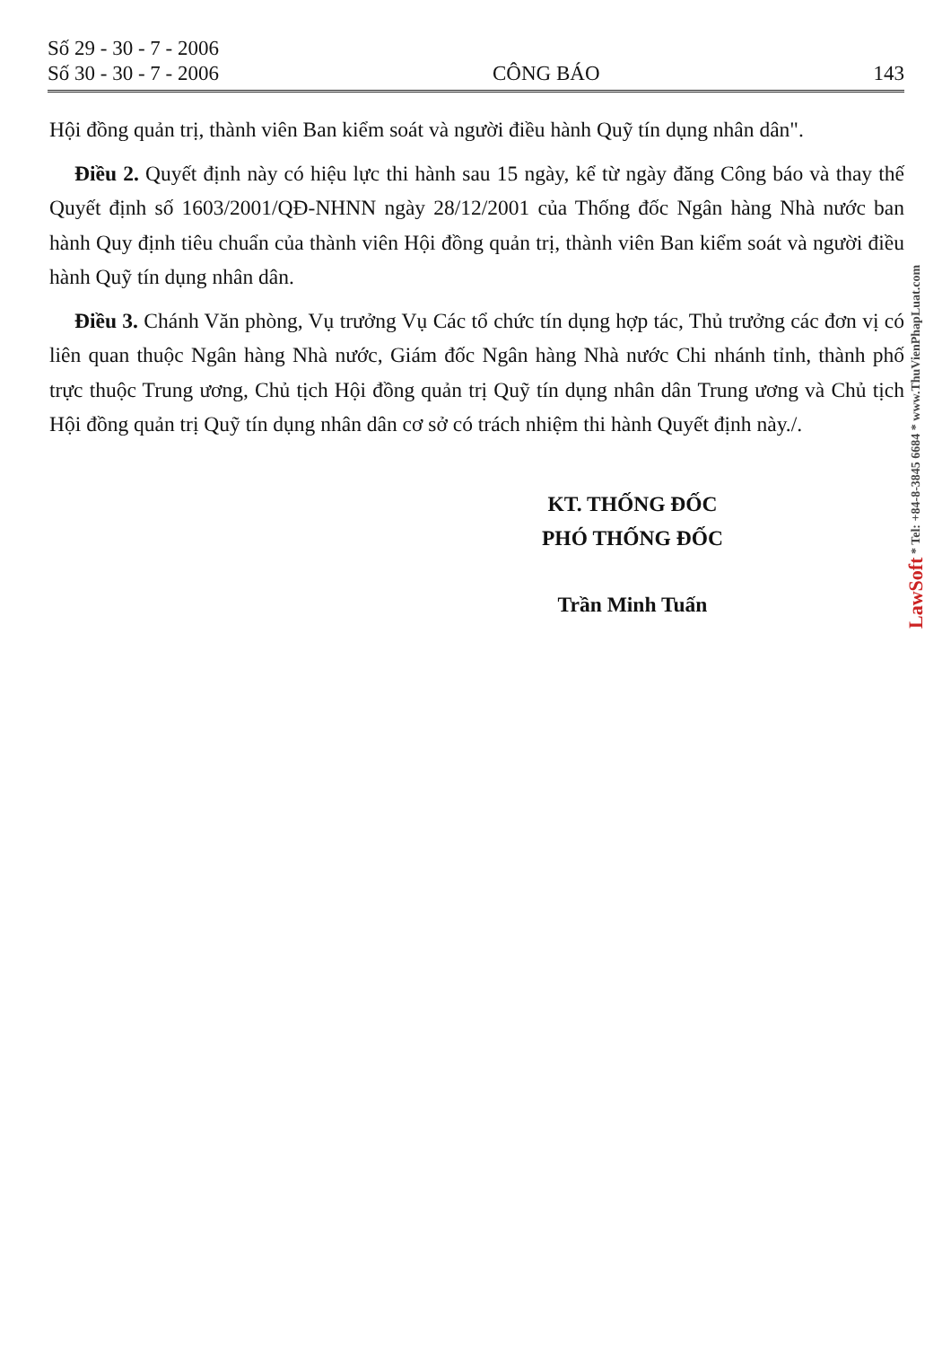Số 29 - 30 - 7 - 2006
Số 30 - 30 - 7 - 2006
CÔNG BÁO
143
Hội đồng quản trị, thành viên Ban kiểm soát và người điều hành Quỹ tín dụng nhân dân".
Điều 2. Quyết định này có hiệu lực thi hành sau 15 ngày, kể từ ngày đăng Công báo và thay thế Quyết định số 1603/2001/QĐ-NHNN ngày 28/12/2001 của Thống đốc Ngân hàng Nhà nước ban hành Quy định tiêu chuẩn của thành viên Hội đồng quản trị, thành viên Ban kiểm soát và người điều hành Quỹ tín dụng nhân dân.
Điều 3. Chánh Văn phòng, Vụ trưởng Vụ Các tổ chức tín dụng hợp tác, Thủ trưởng các đơn vị có liên quan thuộc Ngân hàng Nhà nước, Giám đốc Ngân hàng Nhà nước Chi nhánh tỉnh, thành phố trực thuộc Trung ương, Chủ tịch Hội đồng quản trị Quỹ tín dụng nhân dân Trung ương và Chủ tịch Hội đồng quản trị Quỹ tín dụng nhân dân cơ sở có trách nhiệm thi hành Quyết định này./.
KT. THỐNG ĐỐC
PHÓ THỐNG ĐỐC
Trần Minh Tuấn
LawSoft * Tel: +84-8-3845 6684 * www.ThuVienPhapLuat.com